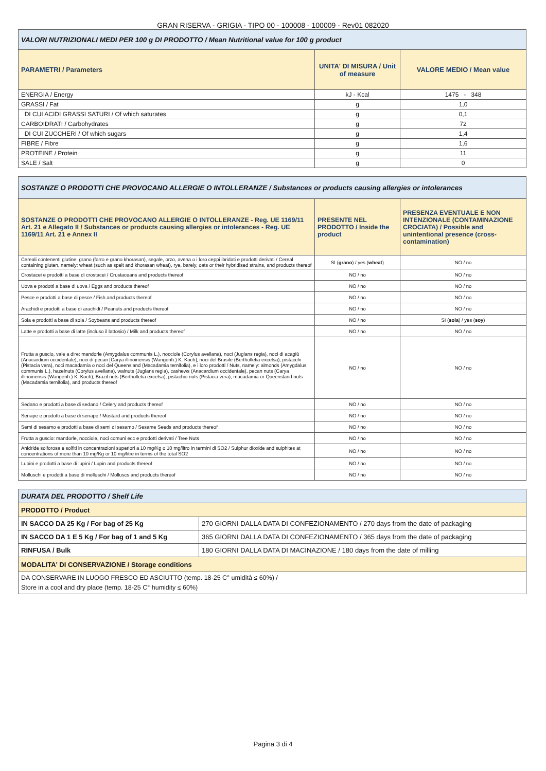GRAN RISERVA - GRIGIA - TIPO 00 - 100008 - 100009 - Rev01 082020
| VALORI NUTRIZIONALI MEDI PER 100 g DI PRODOTTO / Mean Nutritional value for 100 g product | | |
| PARAMETRI / Parameters | UNITA' DI MISURA / Unit of measure | VALORE MEDIO / Mean value |
| ENERGIA / Energy | kJ - Kcal | 1475 - 348 |
| GRASSI / Fat | g | 1,0 |
| DI CUI ACIDI GRASSI SATURI / Of which saturates | g | 0,1 |
| CARBOIDRATI / Carbohydrates | g | 72 |
| DI CUI ZUCCHERI / Of which sugars | g | 1,4 |
| FIBRE / Fibre | g | 1,6 |
| PROTEINE / Protein | g | 11 |
| SALE / Salt | g | 0 |
| SOSTANZE O PRODOTTI CHE PROVOCANO ALLERGIE O INTOLLERANZE / Substances or products causing allergies or intolerances | | |
| SOSTANZE O PRODOTTI CHE PROVOCANO ALLERGIE O INTOLLERANZE - Reg. UE 1169/11 Art. 21 e Allegato II / Substances or products causing allergies or intolerances - Reg. UE 1169/11 Art. 21 e Annex II | PRESENTE NEL PRODOTTO / Inside the product | PRESENZA EVENTUALE E NON INTENZIONALE (CONTAMINAZIONE CROCIATA) / Possible and unintentional presence (cross-contamination) |
| Cereali contenenti glutine: grano (farro e grano khorasan), segale, orzo, avena o i loro ceppi ibridati e prodotti derivati / Cereal containing gluten, namely: wheat (such as spelt and khorasan wheat), rye, barely, oats or their hybridised strains, and products thereof | SI ( grano ) / yes ( wheat ) | NO / no |
| Crostacei e prodotti a base di crostacei / Crustaceans and products thereof | NO / no | NO / no |
| Uova e prodotti a base di uova / Eggs and products thereof | NO / no | NO / no |
| Pesce e prodotti a base di pesce / Fish and products thereof | NO / no | NO / no |
| Arachidi e prodotti a base di arachidi / Peanuts and products thereof | NO / no | NO / no |
| Soia e prodotti a base di soia / Soybeans and products thereof | NO / no | SI ( soia ) / yes ( soy ) |
| Latte e prodotti a base di latte (incluso il lattosio) / Milk and products thereof | NO / no | NO / no |
| Frutta a guscio, vale a dire: mandorle (Amygdalus communis L.), nocciole (Corylus avellana), noci (Juglans regia), noci di acagiù (Anacardium occidentale), noci di pecan [Carya illinoinensis (Wangenh.) K. Koch], noci del Brasile (Bertholletia excelsa), pistacchi (Pistacia vera), noci macadamia o noci del Queensland (Macadamia ternifolia), e i loro prodotti / Nuts, namely: almonds (Amygdalus communis L.), hazelnuts (Corylus avellana), walnuts (Juglans regia), cashews (Anacardium occidentale), pecan nuts (Carya illinoinensis (Wangenh.) K. Koch), Brazil nuts (Bertholletia excelsa), pistachio nuts (Pistacia vera), macadamia or Queensland nuts (Macadamia ternifolia), and products thereof | NO / no | NO / no |
| Sedano e prodotti a base di sedano / Celery and products thereof | NO / no | NO / no |
| Senape e prodotti a base di senape / Mustard and products thereof | NO / no | NO / no |
| Semi di sesamo e prodotti a base di semi di sesamo / Sesame Seeds and products thereof | NO / no | NO / no |
| Frutta a guscio: mandorle, nocciole, noci comuni ecc e prodotti derivati / Tree Nuts | NO / no | NO / no |
| Anidride solforosa e solfiti in concentrazioni superiori a 10 mg/Kg o 10 mg/litro in termini di SO2 / Sulphur dioxide and sulphites at concentrations of more than 10 mg/Kg or 10 mg/litre in terms of the total SO2 | NO / no | NO / no |
| Lupini e prodotti a base di lupini / Lupin and products thereof | NO / no | NO / no |
| Molluschi e prodotti a base di molluschi / Molluscs and products thereof | NO / no | NO / no |
| DURATA DEL PRODOTTO / Shelf Life | |
| PRODOTTO / Product | |
| IN SACCO DA 25 Kg / For bag of 25 Kg | 270 GIORNI DALLA DATA DI CONFEZIONAMENTO / 270 days from the date of packaging |
| IN SACCO DA 1 E 5 Kg / For bag of 1 and 5 Kg | 365 GIORNI DALLA DATA DI CONFEZIONAMENTO / 365 days from the date of packaging |
| RINFUSA / Bulk | 180 GIORNI DALLA DATA DI MACINAZIONE / 180 days from the date of milling |
| MODALITA' DI CONSERVAZIONE / Storage conditions | |
| DA CONSERVARE IN LUOGO FRESCO ED ASCIUTTO (temp. 18-25 C° umidità ≤ 60%) / Store in a cool and dry place (temp. 18-25 C° humidity ≤ 60%) | |
Pagina 3 di 4